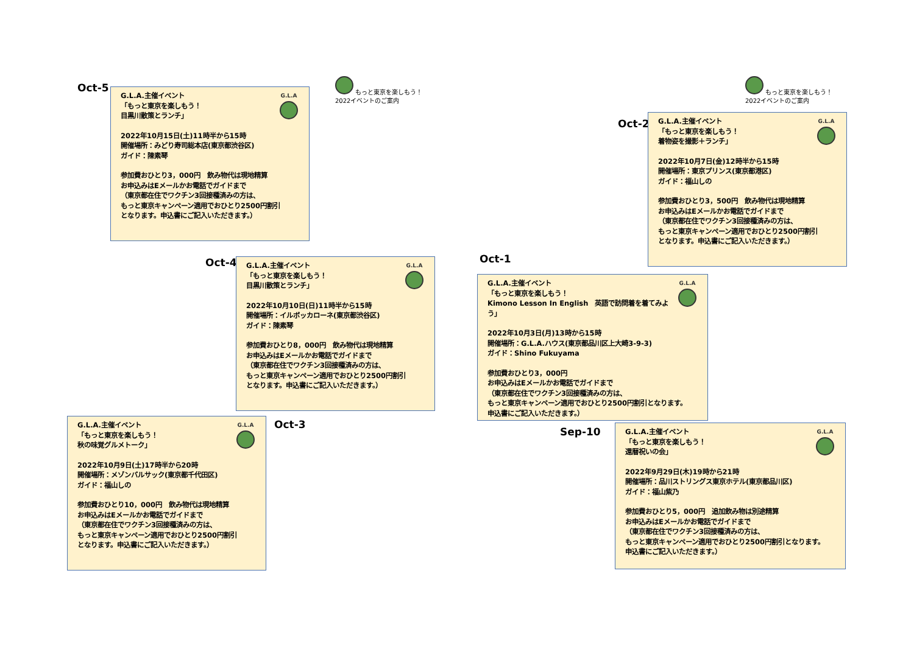もっと東京を楽しもう！
2022イベントのご案内
もっと東京を楽しもう！
2022イベントのご案内
Oct-5
G.L.A
G.L.A.主催イベント
「もっと東京を楽しもう！
目黒川散策とランチ」
2022年10月15日(土)11時半から15時
開催場所：みどり寿司総本店(東京都渋谷区)
ガイド：陳素琴
参加費おひとり3，000円　飲み物代は現地精算
お申込みはEメールかお電話でガイドまで
（東京都在住でワクチン3回接種済みの方は、
もっと東京キャンペーン適用でおひとり2500円割引
となります。申込書にご記入いただきます。）
Oct-2
G.L.A
G.L.A.主催イベント
「もっと東京を楽しもう！
着物姿を撮影＋ランチ」
2022年10月7日(金)12時半から15時
開催場所：東京プリンス(東京都港区)
ガイド：福山しの
参加費おひとり3，500円　飲み物代は現地精算
お申込みはEメールかお電話でガイドまで
（東京都在住でワクチン3回接種済みの方は、
もっと東京キャンペーン適用でおひとり2500円割引
となります。申込書にご記入いただきます。）
Oct-4
G.L.A
G.L.A.主催イベント
「もっと東京を楽しもう！
目黒川散策とランチ」
2022年10月10日(日)11時半から15時
開催場所：イルボッカローネ(東京都渋谷区)
ガイド：陳素琴
参加費おひとり8，000円　飲み物代は現地精算
お申込みはEメールかお電話でガイドまで
（東京都在住でワクチン3回接種済みの方は、
もっと東京キャンペーン適用でおひとり2500円割引
となります。申込書にご記入いただきます。）
Oct-1
G.L.A
G.L.A.主催イベント
「もっと東京を楽しもう！
Kimono Lesson In English　英語で訪問着を着てみよう」
2022年10月3日(月)13時から15時
開催場所：G.L.A.ハウス(東京都品川区上大崎3-9-3)
ガイド：Shino Fukuyama
参加費おひとり3，000円
お申込みはEメールかお電話でガイドまで
（東京都在住でワクチン3回接種済みの方は、
もっと東京キャンペーン適用でおひとり2500円割引となります。
申込書にご記入いただきます。）
G.L.A
G.L.A.主催イベント
「もっと東京を楽しもう！
秋の味覚グルメトーク」
2022年10月9日(土)17時半から20時
開催場所：メゾンバルサック(東京都千代田区)
ガイド：福山しの
参加費おひとり10，000円　飲み物代は現地精算
お申込みはEメールかお電話でガイドまで
（東京都在住でワクチン3回接種済みの方は、
もっと東京キャンペーン適用でおひとり2500円割引
となります。申込書にご記入いただきます。）
Oct-3
Sep-10
G.L.A
G.L.A.主催イベント
「もっと東京を楽しもう！
還暦祝いの会」
2022年9月29日(木)19時から21時
開催場所：品川ストリングス東京ホテル(東京都品川区)
ガイド：福山紫乃
参加費おひとり5，000円　追加飲み物は別途精算
お申込みはEメールかお電話でガイドまで
（東京都在住でワクチン3回接種済みの方は、
もっと東京キャンペーン適用でおひとり2500円割引となります。
申込書にご記入いただきます。）